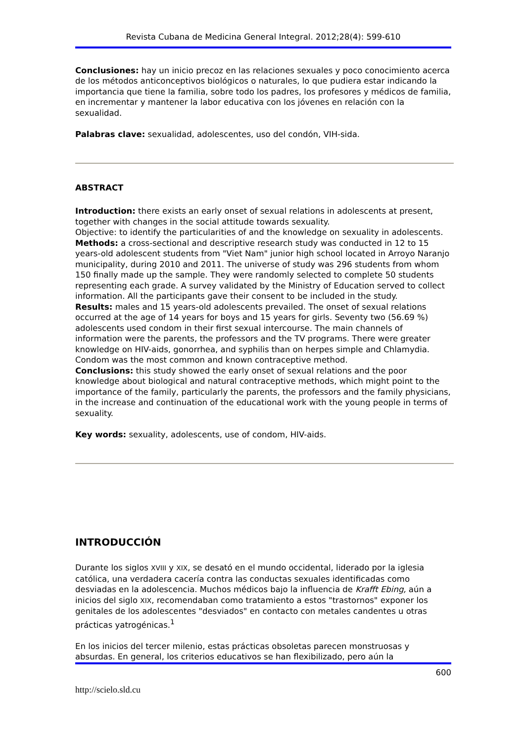Revista Cubana de Medicina General Integral. 2012;28(4): 599-610
Conclusiones: hay un inicio precoz en las relaciones sexuales y poco conocimiento acerca de los métodos anticonceptivos biológicos o naturales, lo que pudiera estar indicando la importancia que tiene la familia, sobre todo los padres, los profesores y médicos de familia, en incrementar y mantener la labor educativa con los jóvenes en relación con la sexualidad.
Palabras clave: sexualidad, adolescentes, uso del condón, VIH-sida.
ABSTRACT
Introduction: there exists an early onset of sexual relations in adolescents at present, together with changes in the social attitude towards sexuality.
Objective: to identify the particularities of and the knowledge on sexuality in adolescents.
Methods: a cross-sectional and descriptive research study was conducted in 12 to 15 years-old adolescent students from "Viet Nam" junior high school located in Arroyo Naranjo municipality, during 2010 and 2011. The universe of study was 296 students from whom 150 finally made up the sample. They were randomly selected to complete 50 students representing each grade. A survey validated by the Ministry of Education served to collect information. All the participants gave their consent to be included in the study.
Results: males and 15 years-old adolescents prevailed. The onset of sexual relations occurred at the age of 14 years for boys and 15 years for girls. Seventy two (56.69 %) adolescents used condom in their first sexual intercourse. The main channels of information were the parents, the professors and the TV programs. There were greater knowledge on HIV-aids, gonorrhea, and syphilis than on herpes simple and Chlamydia. Condom was the most common and known contraceptive method.
Conclusions: this study showed the early onset of sexual relations and the poor knowledge about biological and natural contraceptive methods, which might point to the importance of the family, particularly the parents, the professors and the family physicians, in the increase and continuation of the educational work with the young people in terms of sexuality.
Key words: sexuality, adolescents, use of condom, HIV-aids.
INTRODUCCIÓN
Durante los siglos XVIII y XIX, se desató en el mundo occidental, liderado por la iglesia católica, una verdadera cacería contra las conductas sexuales identificadas como desviadas en la adolescencia. Muchos médicos bajo la influencia de Krafft Ebing, aún a inicios del siglo XIX, recomendaban como tratamiento a estos "trastornos" exponer los genitales de los adolescentes "desviados" en contacto con metales candentes u otras prácticas yatrogénicas.<sup>1</sup>
En los inicios del tercer milenio, estas prácticas obsoletas parecen monstruosas y absurdas. En general, los criterios educativos se han flexibilizado, pero aún la
600
http://scielo.sld.cu